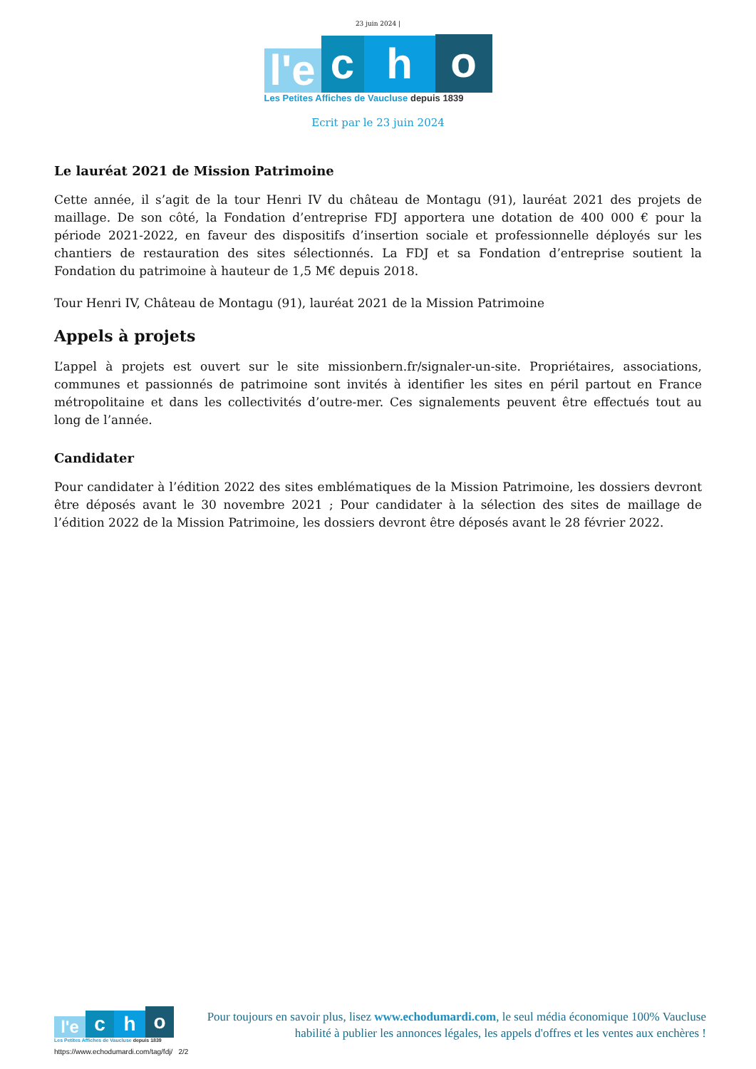23 juin 2024 |
l'e
c
h
o
Les Petites Affiches de Vaucluse depuis 1839
Ecrit par le 23 juin 2024
Le lauréat 2021 de Mission Patrimoine
Cette année, il s’agit de la tour Henri IV du château de Montagu (91), lauréat 2021 des projets de maillage. De son côté, la Fondation d’entreprise FDJ apportera une dotation de 400 000 € pour la période 2021-2022, en faveur des dispositifs d’insertion sociale et professionnelle déployés sur les chantiers de restauration des sites sélectionnés. La FDJ et sa Fondation d’entreprise soutient la Fondation du patrimoine à hauteur de 1,5 M€ depuis 2018.
Tour Henri IV, Château de Montagu (91), lauréat 2021 de la Mission Patrimoine
Appels à projets
L’appel à projets est ouvert sur le site missionbern.fr/signaler-un-site. Propriétaires, associations, communes et passionnés de patrimoine sont invités à identifier les sites en péril partout en France métropolitaine et dans les collectivités d’outre-mer. Ces signalements peuvent être effectués tout au long de l’année.
Candidater
Pour candidater à l’édition 2022 des sites emblématiques de la Mission Patrimoine, les dossiers devront être déposés avant le 30 novembre 2021 ; Pour candidater à la sélection des sites de maillage de l’édition 2022 de la Mission Patrimoine, les dossiers devront être déposés avant le 28 février 2022.
l'e
c
h
o
Les Petites Affiches de Vaucluse depuis 1839
Pour toujours en savoir plus, lisez www.echodumardi.com, le seul média économique 100% Vaucluse habilité à publier les annonces légales, les appels d'offres et les ventes aux enchères !
https://www.echodumardi.com/tag/fdj/ 2/2